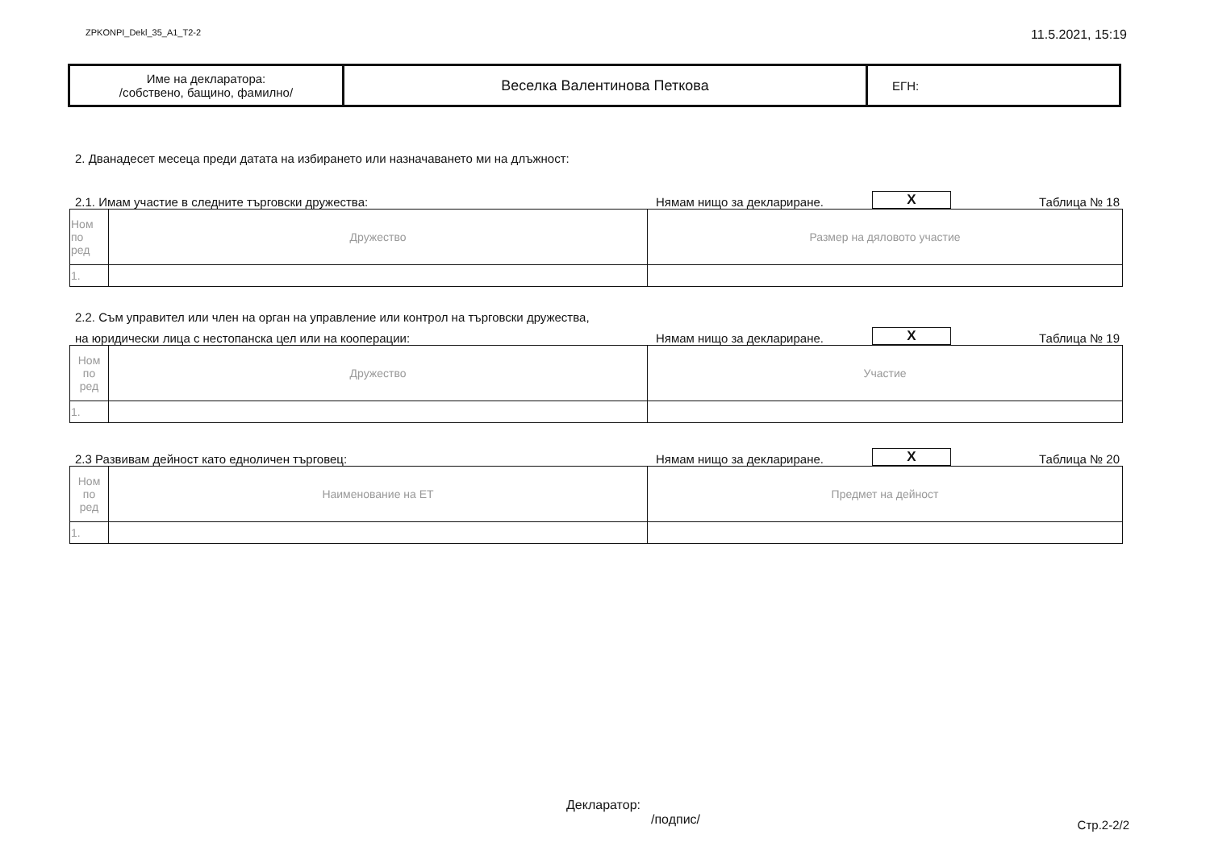ZPKONPI_Dekl_35_A1_T2-2 11.5.2021, 15:19
| Име на декларатора: /собствено, бащино, фамилно/ | Веселка Валентинова Петкова | ЕГН: |
2. Дванадесет месеца преди датата на избирането или назначаването ми на длъжност:
2.1. Имам участие в следните търговски дружества: Нямам нищо за деклариране. X Таблица № 18
| Ном по ред | Дружество | Размер на дяловото участие |
| 1. | | |
2.2. Съм управител или член на орган на управление или контрол на търговски дружества,
на юридически лица с нестопанска цел или на кооперации: Нямам нищо за деклариране. X Таблица № 19
| Ном по ред | Дружество | Участие |
| 1. | | |
2.3 Развивам дейност като едноличен търговец: Нямам нищо за деклариране. X Таблица № 20
| Ном по ред | Наименование на ЕТ | Предмет на дейност |
| 1. | | |
Декларатор:
/подпис/
Стр.2-2/2